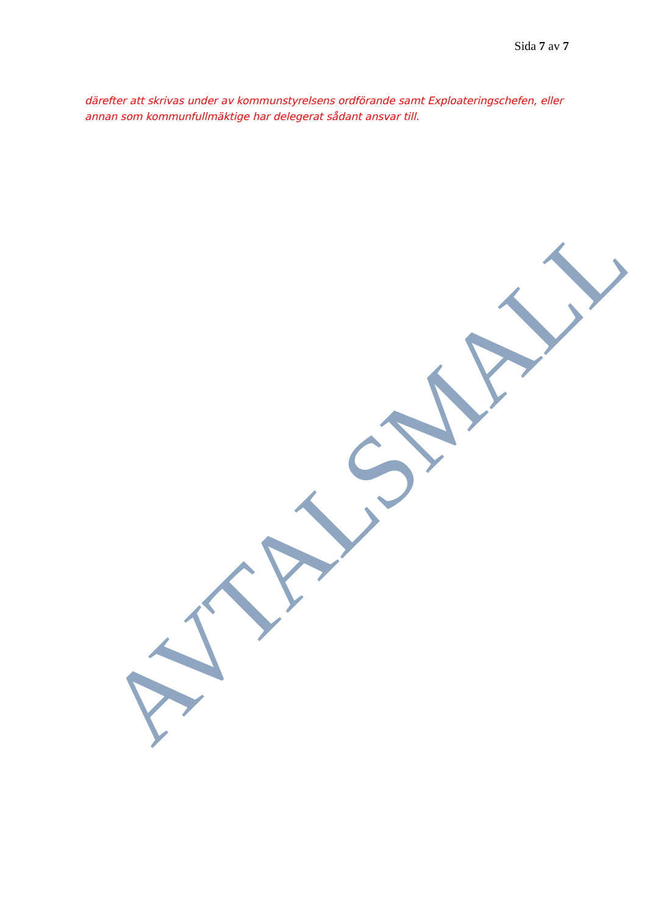Sida 7 av 7
därefter att skrivas under av kommunstyrelsens ordförande samt Exploateringschefen, eller annan som kommunfullmäktige har delegerat sådant ansvar till.
AVTALSMALL